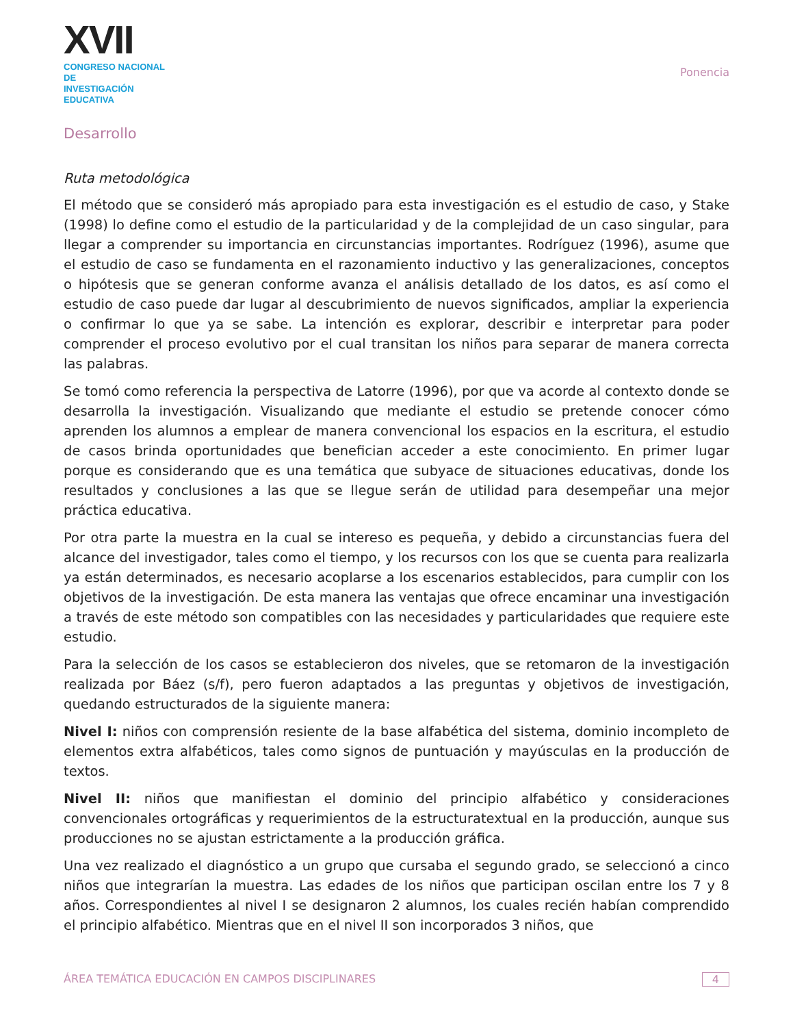XVII
CONGRESO NACIONAL DE
INVESTIGACIÓN EDUCATIVA
Ponencia
Desarrollo
Ruta metodológica
El método que se consideró más apropiado para esta investigación es el estudio de caso, y Stake (1998) lo define como el estudio de la particularidad y de la complejidad de un caso singular, para llegar a comprender su importancia en circunstancias importantes. Rodríguez (1996), asume que el estudio de caso se fundamenta en el razonamiento inductivo y las generalizaciones, conceptos o hipótesis que se generan conforme avanza el análisis detallado de los datos, es así como el estudio de caso puede dar lugar al descubrimiento de nuevos significados, ampliar la experiencia o confirmar lo que ya se sabe. La intención es explorar, describir e interpretar para poder comprender el proceso evolutivo por el cual transitan los niños para separar de manera correcta las palabras.
Se tomó como referencia la perspectiva de Latorre (1996), por que va acorde al contexto donde se desarrolla la investigación. Visualizando que mediante el estudio se pretende conocer cómo aprenden los alumnos a emplear de manera convencional los espacios en la escritura, el estudio de casos brinda oportunidades que benefician acceder a este conocimiento. En primer lugar porque es considerando que es una temática que subyace de situaciones educativas, donde los resultados y conclusiones a las que se llegue serán de utilidad para desempeñar una mejor práctica educativa.
Por otra parte la muestra en la cual se intereso es pequeña, y debido a circunstancias fuera del alcance del investigador, tales como el tiempo, y los recursos con los que se cuenta para realizarla ya están determinados, es necesario acoplarse a los escenarios establecidos, para cumplir con los objetivos de la investigación. De esta manera las ventajas que ofrece encaminar una investigación a través de este método son compatibles con las necesidades y particularidades que requiere este estudio.
Para la selección de los casos se establecieron dos niveles, que se retomaron de la investigación realizada por Báez (s/f), pero fueron adaptados a las preguntas y objetivos de investigación, quedando estructurados de la siguiente manera:
Nivel I: niños con comprensión resiente de la base alfabética del sistema, dominio incompleto de elementos extra alfabéticos, tales como signos de puntuación y mayúsculas en la producción de textos.
Nivel II: niños que manifiestan el dominio del principio alfabético y consideraciones convencionales ortográficas y requerimientos de la estructuratextual en la producción, aunque sus producciones no se ajustan estrictamente a la producción gráfica.
Una vez realizado el diagnóstico a un grupo que cursaba el segundo grado, se seleccionó a cinco niños que integrarían la muestra. Las edades de los niños que participan oscilan entre los 7 y 8 años. Correspondientes al nivel I se designaron 2 alumnos, los cuales recién habían comprendido el principio alfabético. Mientras que en el nivel II son incorporados 3 niños, que
ÁREA TEMÁTICA EDUCACIÓN EN CAMPOS DISCIPLINARES 4